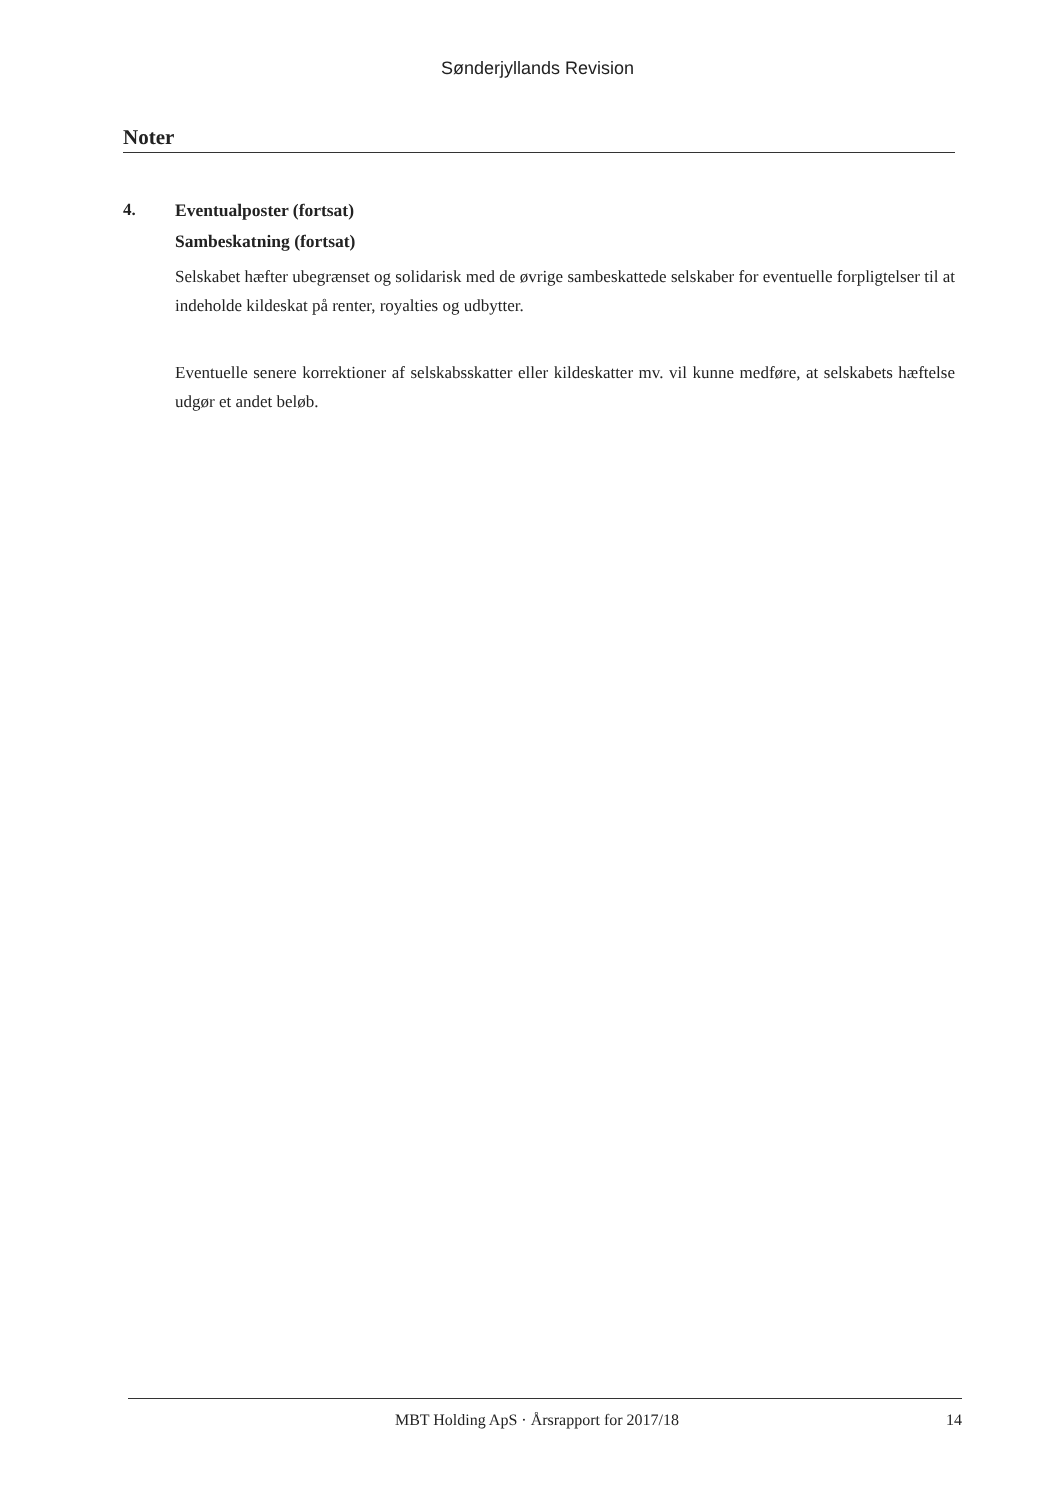Sønderjyllands Revision
Noter
4. Eventualposter (fortsat)
Sambeskatning (fortsat)
Selskabet hæfter ubegrænset og solidarisk med de øvrige sambeskattede selskaber for eventuelle forpligtelser til at indeholde kildeskat på renter, royalties og udbytter.
Eventuelle senere korrektioner af selskabsskatter eller kildeskatter mv. vil kunne medføre, at selskabets hæftelse udgør et andet beløb.
MBT Holding ApS · Årsrapport for 2017/18 14